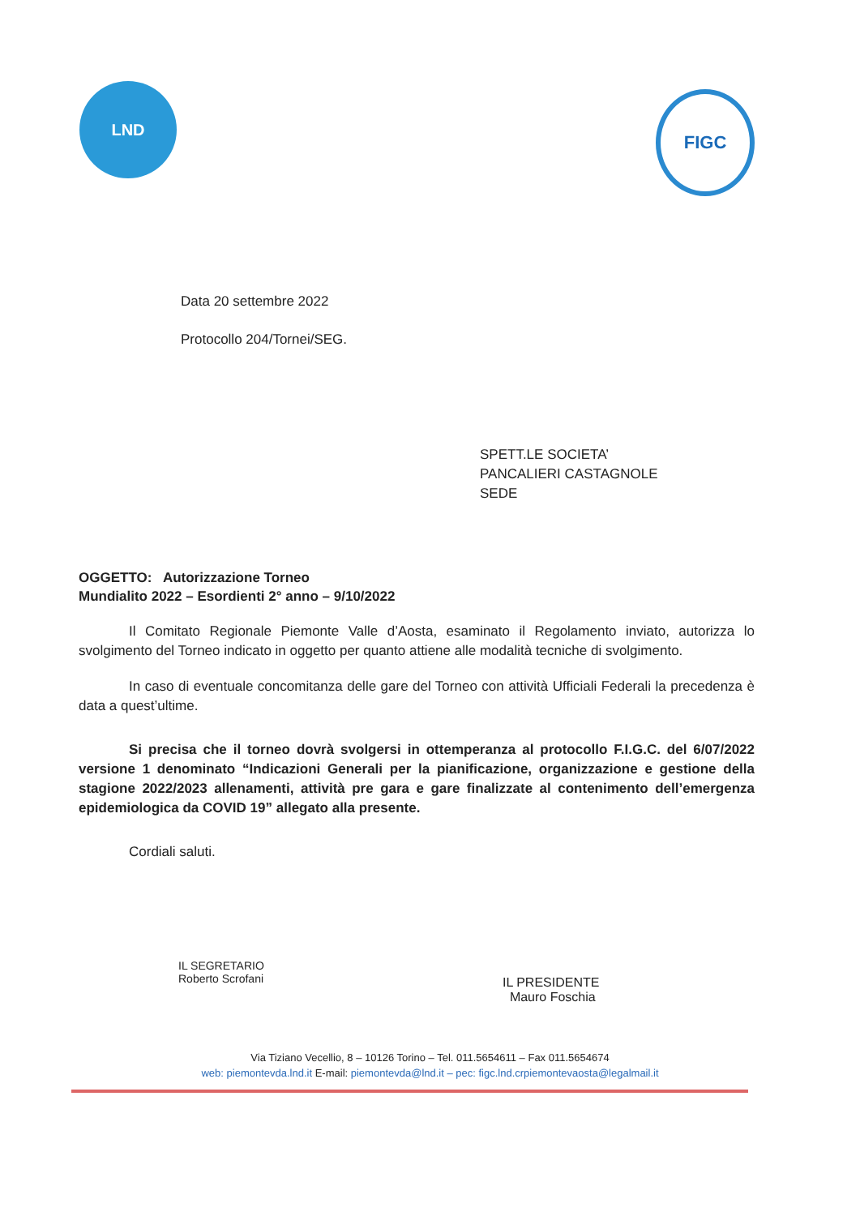LND
FIGC
Data 20 settembre 2022
Protocollo 204/Tornei/SEG.
SPETT.LE SOCIETA’
PANCALIERI CASTAGNOLE
SEDE
OGGETTO: Autorizzazione Torneo
Mundialito 2022 – Esordienti 2° anno – 9/10/2022
Il Comitato Regionale Piemonte Valle d’Aosta, esaminato il Regolamento inviato, autorizza lo svolgimento del Torneo indicato in oggetto per quanto attiene alle modalità tecniche di svolgimento.
In caso di eventuale concomitanza delle gare del Torneo con attività Ufficiali Federali la precedenza è data a quest’ultime.
Si precisa che il torneo dovrà svolgersi in ottemperanza al protocollo F.I.G.C. del 6/07/2022 versione 1 denominato “Indicazioni Generali per la pianificazione, organizzazione e gestione della stagione 2022/2023 allenamenti, attività pre gara e gare finalizzate al contenimento dell’emergenza epidemiologica da COVID 19” allegato alla presente.
Cordiali saluti.
IL SEGRETARIO
Roberto Scrofani
IL PRESIDENTE
Mauro Foschia
Via Tiziano Vecellio, 8 – 10126 Torino – Tel. 011.5654611 – Fax 011.5654674
web: piemontevda.lnd.it E-mail: piemontevda@lnd.it – pec: figc.lnd.crpiemontevaosta@legalmail.it